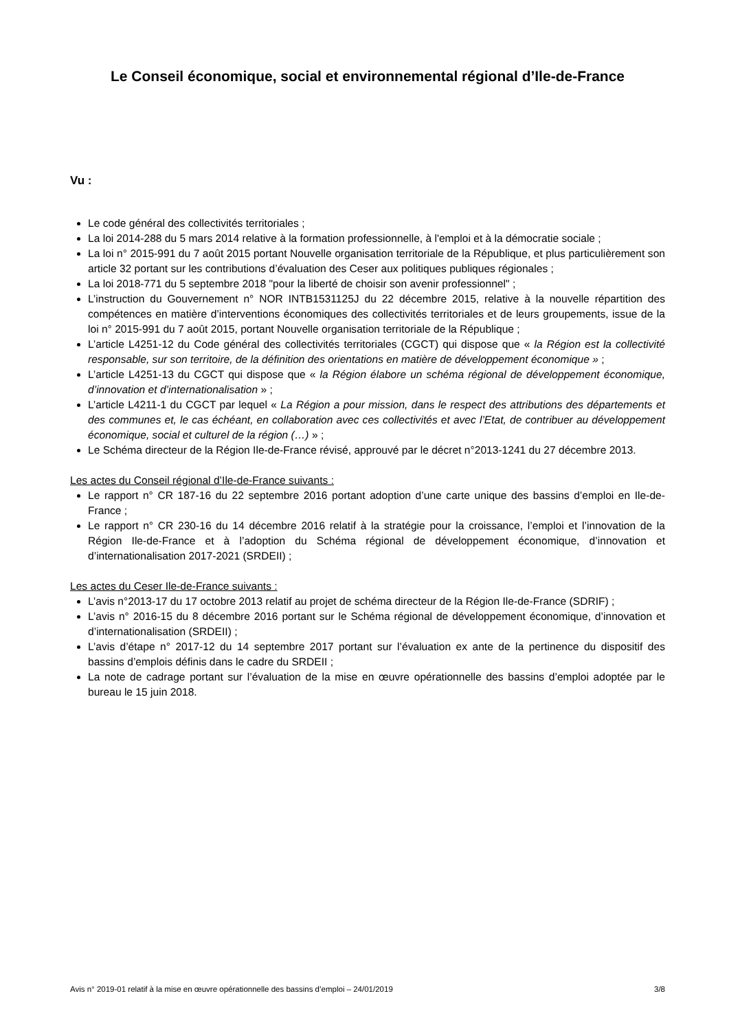Le Conseil économique, social et environnemental régional d’Ile-de-France
Vu :
Le code général des collectivités territoriales ;
La loi 2014-288 du 5 mars 2014 relative à la formation professionnelle, à l'emploi et à la démocratie sociale ;
La loi n° 2015-991 du 7 août 2015 portant Nouvelle organisation territoriale de la République, et plus particulièrement son article 32 portant sur les contributions d’évaluation des Ceser aux politiques publiques régionales ;
La loi 2018-771 du 5 septembre 2018 "pour la liberté de choisir son avenir professionnel" ;
L’instruction du Gouvernement n° NOR INTB1531125J du 22 décembre 2015, relative à la nouvelle répartition des compétences en matière d’interventions économiques des collectivités territoriales et de leurs groupements, issue de la loi n° 2015-991 du 7 août 2015, portant Nouvelle organisation territoriale de la République ;
L’article L4251-12 du Code général des collectivités territoriales (CGCT) qui dispose que « la Région est la collectivité responsable, sur son territoire, de la définition des orientations en matière de développement économique » ;
L’article L4251-13 du CGCT qui dispose que « la Région élabore un schéma régional de développement économique, d’innovation et d’internationalisation » ;
L’article L4211-1 du CGCT par lequel « La Région a pour mission, dans le respect des attributions des départements et des communes et, le cas échéant, en collaboration avec ces collectivités et avec l’Etat, de contribuer au développement économique, social et culturel de la région (…) » ;
Le Schéma directeur de la Région Ile-de-France révisé, approuvé par le décret n°2013-1241 du 27 décembre 2013.
Les actes du Conseil régional d’Ile-de-France suivants :
Le rapport n° CR 187-16 du 22 septembre 2016 portant adoption d’une carte unique des bassins d’emploi en Ile-de-France ;
Le rapport n° CR 230-16 du 14 décembre 2016 relatif à la stratégie pour la croissance, l’emploi et l’innovation de la Région Ile-de-France et à l’adoption du Schéma régional de développement économique, d’innovation et d’internationalisation 2017-2021 (SRDEII) ;
Les actes du Ceser Ile-de-France suivants :
L’avis n°2013-17 du 17 octobre 2013 relatif au projet de schéma directeur de la Région Ile-de-France (SDRIF) ;
L’avis n° 2016-15 du 8 décembre 2016 portant sur le Schéma régional de développement économique, d’innovation et d’internationalisation (SRDEII) ;
L’avis d’étape n° 2017-12 du 14 septembre 2017 portant sur l’évaluation ex ante de la pertinence du dispositif des bassins d’emplois définis dans le cadre du SRDEII ;
La note de cadrage portant sur l’évaluation de la mise en œuvre opérationnelle des bassins d’emploi adoptée par le bureau le 15 juin 2018.
Avis n° 2019-01 relatif à la mise en œuvre opérationnelle des bassins d’emploi – 24/01/2019 3/8